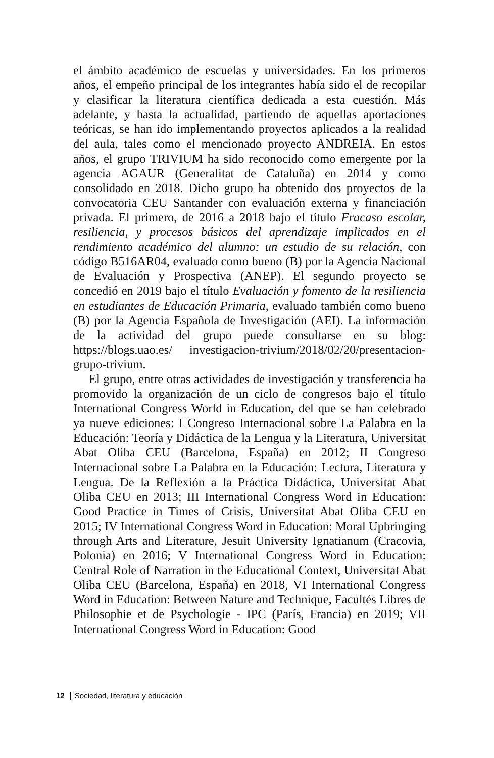el ámbito académico de escuelas y universidades. En los primeros años, el empeño principal de los integrantes había sido el de recopilar y clasificar la literatura científica dedicada a esta cuestión. Más adelante, y hasta la actualidad, partiendo de aquellas aportaciones teóricas, se han ido implementando proyectos aplicados a la realidad del aula, tales como el mencionado proyecto ANDREIA. En estos años, el grupo TRIVIUM ha sido reconocido como emergente por la agencia AGAUR (Generalitat de Cataluña) en 2014 y como consolidado en 2018. Dicho grupo ha obtenido dos proyectos de la convocatoria CEU Santander con evaluación externa y financiación privada. El primero, de 2016 a 2018 bajo el título Fracaso escolar, resiliencia, y procesos básicos del aprendizaje implicados en el rendimiento académico del alumno: un estudio de su relación, con código B516AR04, evaluado como bueno (B) por la Agencia Nacional de Evaluación y Prospectiva (ANEP). El segundo proyecto se concedió en 2019 bajo el título Evaluación y fomento de la resiliencia en estudiantes de Educación Primaria, evaluado también como bueno (B) por la Agencia Española de Investigación (AEI). La información de la actividad del grupo puede consultarse en su blog: https://blogs.uao.es/ investigacion-trivium/2018/02/20/presentacion-grupo-trivium.
El grupo, entre otras actividades de investigación y transferencia ha promovido la organización de un ciclo de congresos bajo el título International Congress World in Education, del que se han celebrado ya nueve ediciones: I Congreso Internacional sobre La Palabra en la Educación: Teoría y Didáctica de la Lengua y la Literatura, Universitat Abat Oliba CEU (Barcelona, España) en 2012; II Congreso Internacional sobre La Palabra en la Educación: Lectura, Literatura y Lengua. De la Reflexión a la Práctica Didáctica, Universitat Abat Oliba CEU en 2013; III International Congress Word in Education: Good Practice in Times of Crisis, Universitat Abat Oliba CEU en 2015; IV International Congress Word in Education: Moral Upbringing through Arts and Literature, Jesuit University Ignatianum (Cracovia, Polonia) en 2016; V International Congress Word in Education: Central Role of Narration in the Educational Context, Universitat Abat Oliba CEU (Barcelona, España) en 2018, VI International Congress Word in Education: Between Nature and Technique, Facultés Libres de Philosophie et de Psychologie - IPC (París, Francia) en 2019; VII International Congress Word in Education: Good
12 Sociedad, literatura y educación